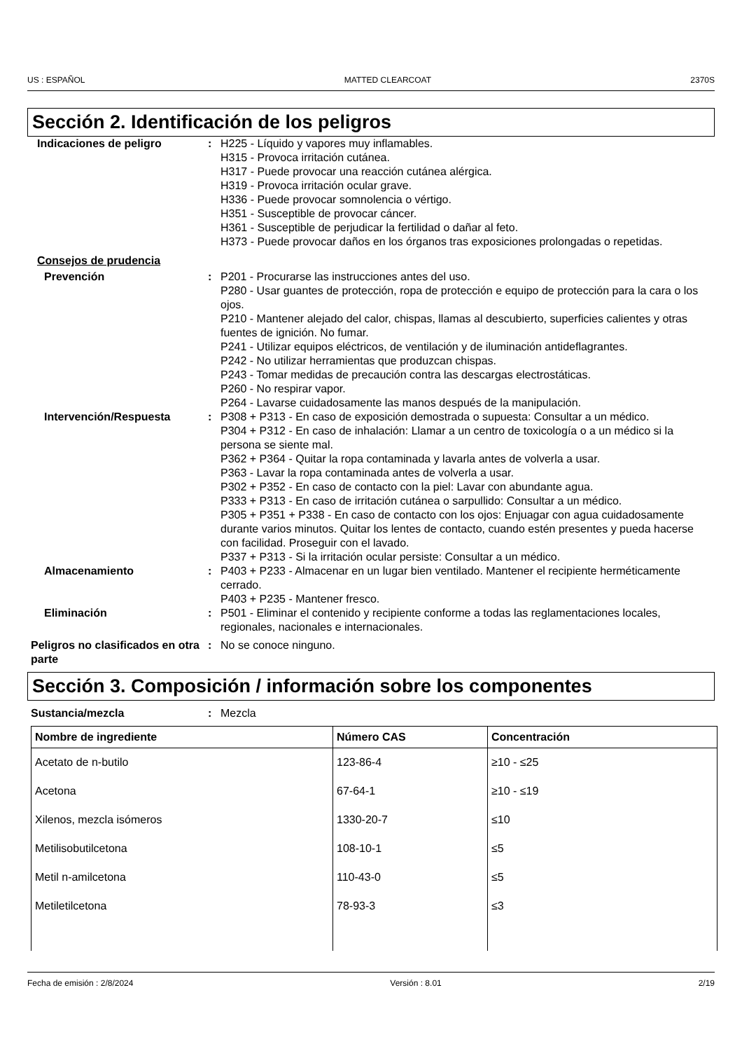US : ESPAÑOL MATTED CLEARCOAT 2370S
Sección 2. Identificación de los peligros
Indicaciones de peligro : H225 - Líquido y vapores muy inflamables.
H315 - Provoca irritación cutánea.
H317 - Puede provocar una reacción cutánea alérgica.
H319 - Provoca irritación ocular grave.
H336 - Puede provocar somnolencia o vértigo.
H351 - Susceptible de provocar cáncer.
H361 - Susceptible de perjudicar la fertilidad o dañar al feto.
H373 - Puede provocar daños en los órganos tras exposiciones prolongadas o repetidas.
Consejos de prudencia
Prevención : P201 - Procurarse las instrucciones antes del uso.
P280 - Usar guantes de protección, ropa de protección e equipo de protección para la cara o los ojos.
P210 - Mantener alejado del calor, chispas, llamas al descubierto, superficies calientes y otras fuentes de ignición. No fumar.
P241 - Utilizar equipos eléctricos, de ventilación y de iluminación antideflagrantes.
P242 - No utilizar herramientas que produzcan chispas.
P243 - Tomar medidas de precaución contra las descargas electrostáticas.
P260 - No respirar vapor.
P264 - Lavarse cuidadosamente las manos después de la manipulación.
Intervención/Respuesta : P308 + P313 - En caso de exposición demostrada o supuesta: Consultar a un médico.
P304 + P312 - En caso de inhalación: Llamar a un centro de toxicología o a un médico si la persona se siente mal.
P362 + P364 - Quitar la ropa contaminada y lavarla antes de volverla a usar.
P363 - Lavar la ropa contaminada antes de volverla a usar.
P302 + P352 - En caso de contacto con la piel: Lavar con abundante agua.
P333 + P313 - En caso de irritación cutánea o sarpullido: Consultar a un médico.
P305 + P351 + P338 - En caso de contacto con los ojos: Enjuagar con agua cuidadosamente durante varios minutos. Quitar los lentes de contacto, cuando estén presentes y pueda hacerse con facilidad. Proseguir con el lavado.
P337 + P313 - Si la irritación ocular persiste: Consultar a un médico.
Almacenamiento : P403 + P233 - Almacenar en un lugar bien ventilado. Mantener el recipiente herméticamente cerrado.
P403 + P235 - Mantener fresco.
Eliminación : P501 - Eliminar el contenido y recipiente conforme a todas las reglamentaciones locales, regionales, nacionales e internacionales.
Peligros no clasificados en otra parte
: No se conoce ninguno.
Sección 3. Composición / información sobre los componentes
Sustancia/mezcla : Mezcla
| Nombre de ingrediente | Número CAS | Concentración |
| --- | --- | --- |
| Acetato de n-butilo | 123-86-4 | ≥10 - ≤25 |
| Acetona | 67-64-1 | ≥10 - ≤19 |
| Xilenos, mezcla isómeros | 1330-20-7 | ≤10 |
| Metilisobutilcetona | 108-10-1 | ≤5 |
| Metil n-amilcetona | 110-43-0 | ≤5 |
| Metiletilcetona | 78-93-3 | ≤3 |
Fecha de emisión : 2/8/2024 Versión : 8.01 2/19